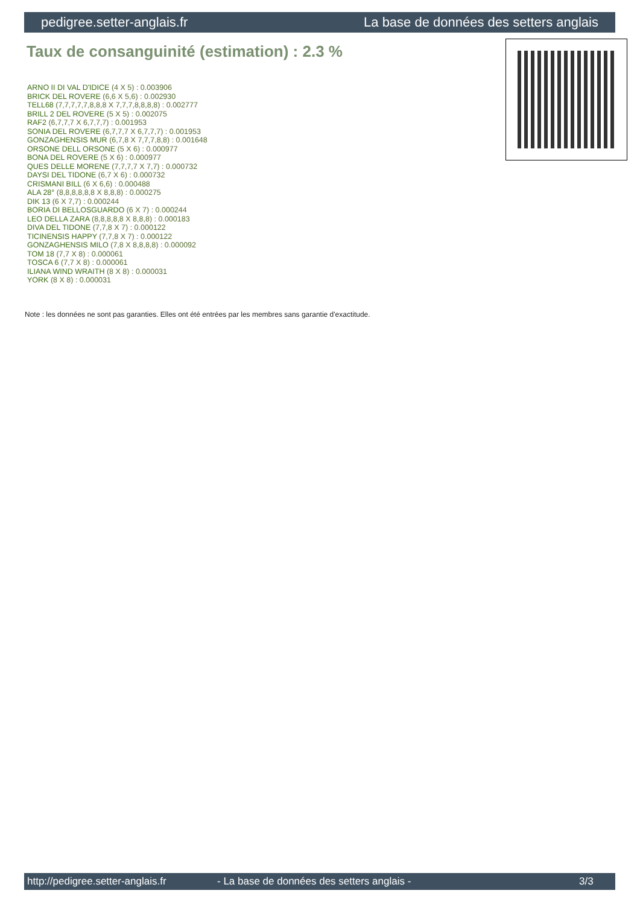pedigree.setter-anglais.fr La base de données des setters anglais
Taux de consanguinité (estimation) : 2.3 %
ARNO II DI VAL D'IDICE (4 X 5) : 0.003906
BRICK DEL ROVERE (6,6 X 5,6) : 0.002930
TELL68 (7,7,7,7,7,8,8,8 X 7,7,7,8,8,8,8) : 0.002777
BRILL 2 DEL ROVERE (5 X 5) : 0.002075
RAF2 (6,7,7,7 X 6,7,7,7) : 0.001953
SONIA DEL ROVERE (6,7,7,7 X 6,7,7,7) : 0.001953
GONZAGHENSIS MUR (6,7,8 X 7,7,7,8,8) : 0.001648
ORSONE DELL ORSONE (5 X 6) : 0.000977
BONA DEL ROVERE (5 X 6) : 0.000977
QUES DELLE MORENE (7,7,7,7 X 7,7) : 0.000732
DAYSI DEL TIDONE (6,7 X 6) : 0.000732
CRISMANI BILL (6 X 6,6) : 0.000488
ALA 28° (8,8,8,8,8,8 X 8,8,8) : 0.000275
DIK 13 (6 X 7,7) : 0.000244
BORIA DI BELLOSGUARDO (6 X 7) : 0.000244
LEO DELLA ZARA (8,8,8,8,8 X 8,8,8) : 0.000183
DIVA DEL TIDONE (7,7,8 X 7) : 0.000122
TICINENSIS HAPPY (7,7,8 X 7) : 0.000122
GONZAGHENSIS MILO (7,8 X 8,8,8,8) : 0.000092
TOM 18 (7,7 X 8) : 0.000061
TOSCA 6 (7,7 X 8) : 0.000061
ILIANA WIND WRAITH (8 X 8) : 0.000031
YORK (8 X 8) : 0.000031
Note : les données ne sont pas garanties. Elles ont été entrées par les membres sans garantie d'exactitude.
http://pedigree.setter-anglais.fr - La base de données des setters anglais - 3/3